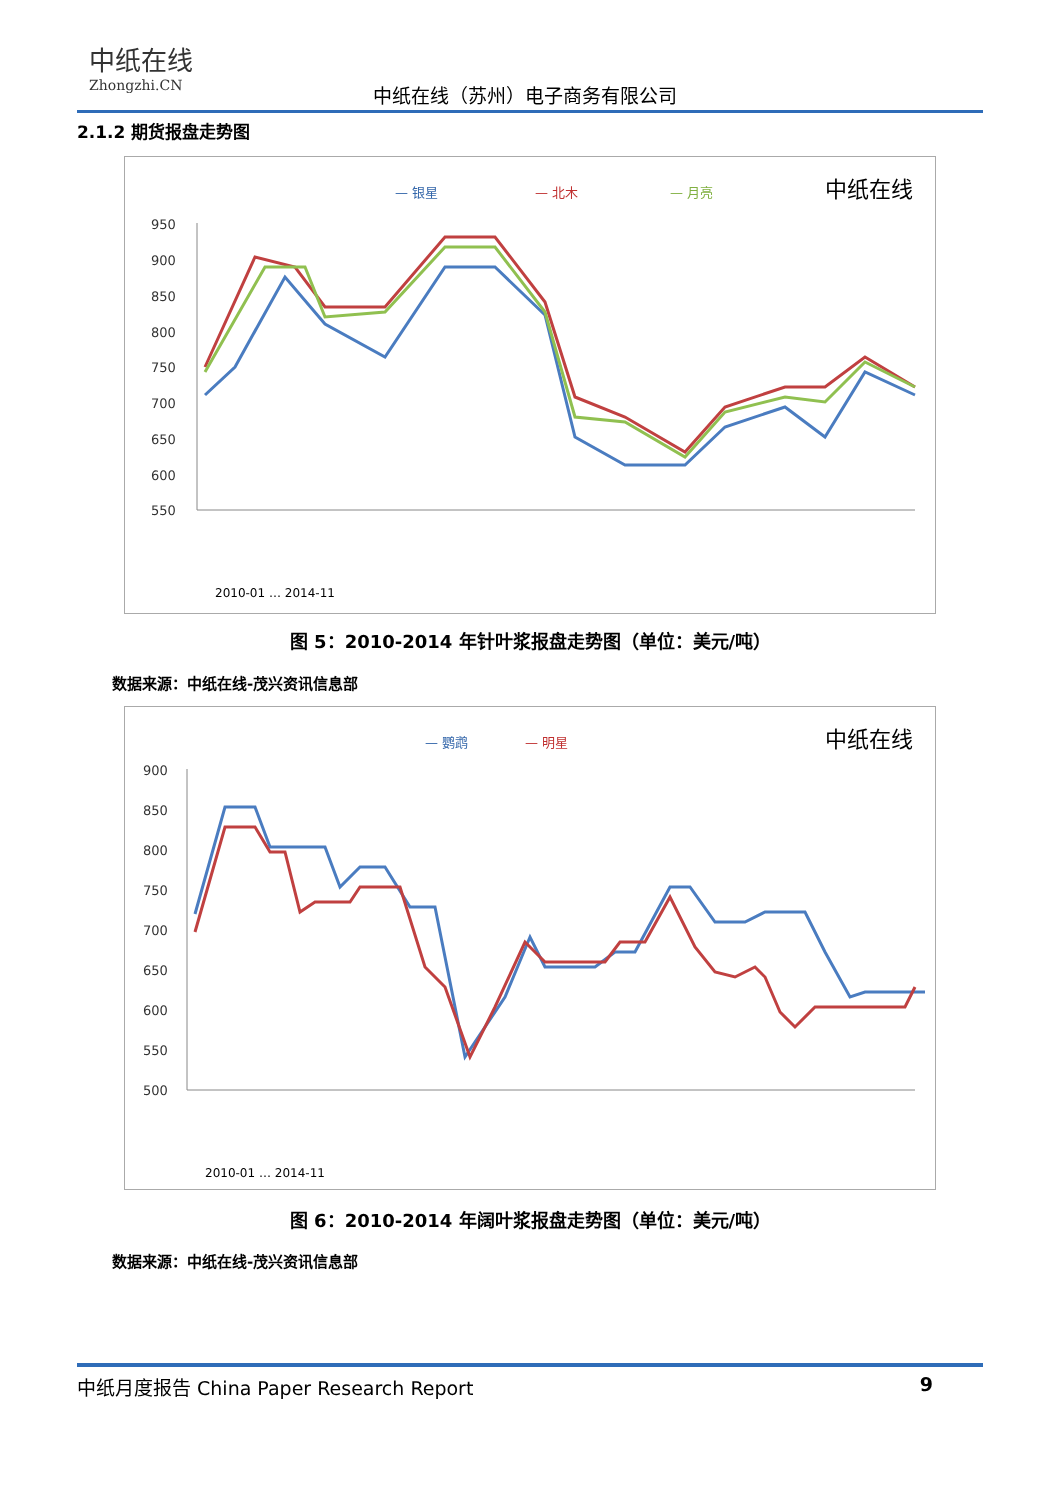中纸在线
Zhongzhi.CN
中纸在线（苏州）电子商务有限公司
2.1.2 期货报盘走势图
— 银星
— 北木
— 月亮
中纸在线
950
900
850
800
750
700
650
600
550
2010-01 … 2014-11
图 5：2010-2014 年针叶浆报盘走势图（单位：美元/吨）
数据来源：中纸在线-茂兴资讯信息部
— 鹦鹉
— 明星
中纸在线
900
850
800
750
700
650
600
550
500
2010-01 … 2014-11
图 6：2010-2014 年阔叶浆报盘走势图（单位：美元/吨）
数据来源：中纸在线-茂兴资讯信息部
中纸月度报告 China Paper Research Report 9